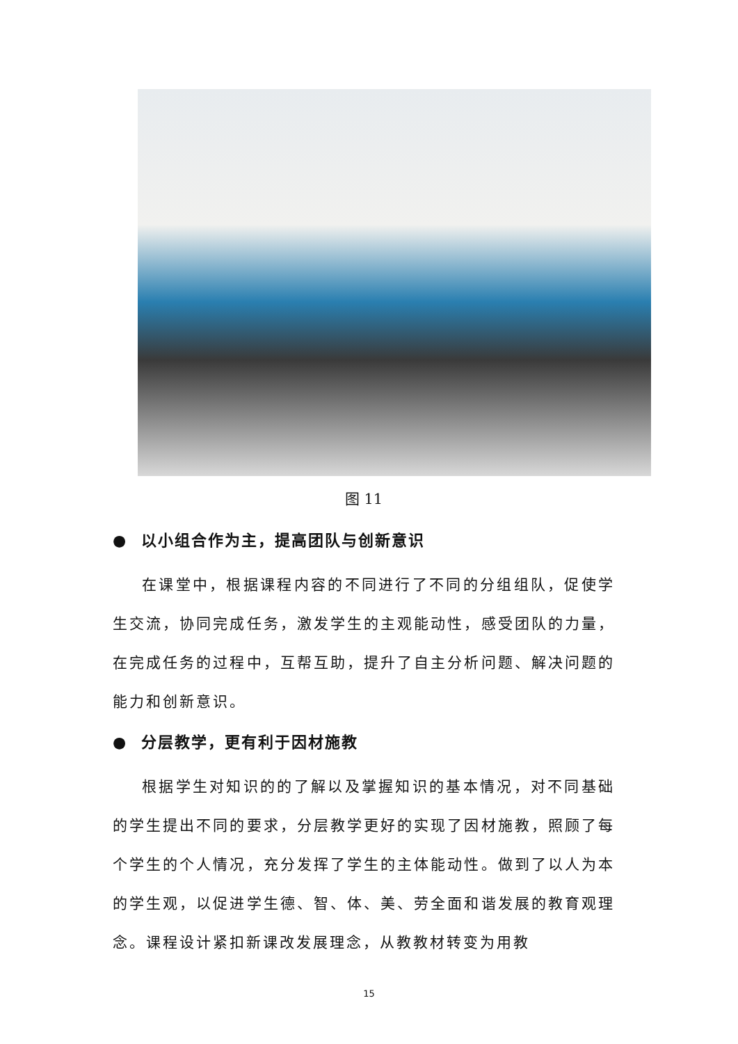图 11
● 以小组合作为主，提高团队与创新意识
在课堂中，根据课程内容的不同进行了不同的分组组队，促使学生交流，协同完成任务，激发学生的主观能动性，感受团队的力量，在完成任务的过程中，互帮互助，提升了自主分析问题、解决问题的能力和创新意识。
● 分层教学，更有利于因材施教
根据学生对知识的的了解以及掌握知识的基本情况，对不同基础的学生提出不同的要求，分层教学更好的实现了因材施教，照顾了每个学生的个人情况，充分发挥了学生的主体能动性。做到了以人为本的学生观，以促进学生德、智、体、美、劳全面和谐发展的教育观理念。课程设计紧扣新课改发展理念，从教教材转变为用教
15